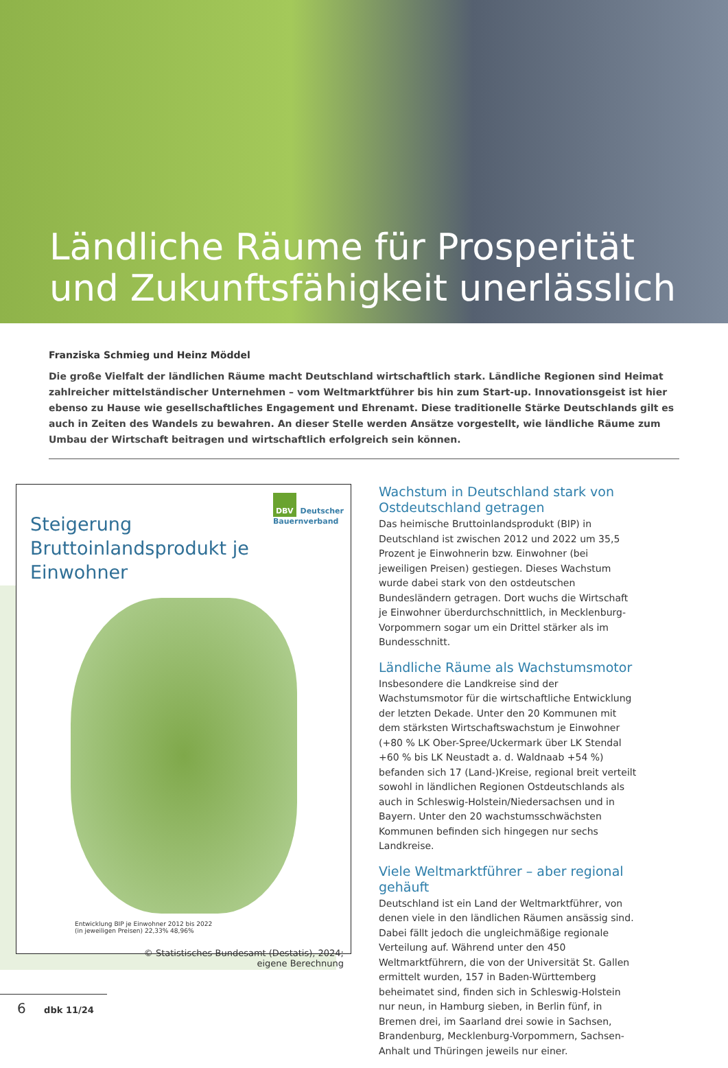Ländliche Räume für Prosperität
und Zukunftsfähigkeit unerlässlich
Franziska Schmieg und Heinz Möddel
Die große Vielfalt der ländlichen Räume macht Deutschland wirtschaftlich stark. Ländliche Regionen sind Heimat zahlreicher mittelständischer Unternehmen – vom Weltmarktführer bis hin zum Start-up. Innovationsgeist ist hier ebenso zu Hause wie gesellschaftliches Engagement und Ehrenamt. Diese traditionelle Stärke Deutschlands gilt es auch in Zeiten des Wandels zu bewahren. An dieser Stelle werden Ansätze vorgestellt, wie ländliche Räume zum Umbau der Wirtschaft beitragen und wirtschaftlich erfolgreich sein können.
DBV Deutscher
Bauernverband
Steigerung
Bruttoinlandsprodukt je Einwohner
Entwicklung BIP je Einwohner 2012 bis 2022
(in jeweiligen Preisen) 22,33% 48,96%
© Statistisches Bundesamt (Destatis), 2024;
eigene Berechnung
Wachstum in Deutschland stark von Ostdeutschland getragen
Das heimische Bruttoinlandsprodukt (BIP) in Deutschland ist zwischen 2012 und 2022 um 35,5 Prozent je Einwohnerin bzw. Einwohner (bei jeweiligen Preisen) gestiegen. Dieses Wachstum wurde dabei stark von den ostdeutschen Bundesländern getragen. Dort wuchs die Wirtschaft je Einwohner überdurchschnittlich, in Mecklenburg-Vorpommern sogar um ein Drittel stärker als im Bundesschnitt.
Ländliche Räume als Wachstumsmotor
Insbesondere die Landkreise sind der Wachstumsmotor für die wirtschaftliche Entwicklung der letzten Dekade. Unter den 20 Kommunen mit dem stärksten Wirtschaftswachstum je Einwohner (+80 % LK Ober-Spree/Uckermark über LK Stendal +60 % bis LK Neustadt a. d. Waldnaab +54 %) befanden sich 17 (Land-)Kreise, regional breit verteilt sowohl in ländlichen Regionen Ostdeutschlands als auch in Schleswig-Holstein/Niedersachsen und in Bayern. Unter den 20 wachstumsschwächsten Kommunen befinden sich hingegen nur sechs Landkreise.
Viele Weltmarktführer – aber regional gehäuft
Deutschland ist ein Land der Weltmarktführer, von denen viele in den ländlichen Räumen ansässig sind. Dabei fällt jedoch die ungleichmäßige regionale Verteilung auf. Während unter den 450 Weltmarktführern, die von der Universität St. Gallen ermittelt wurden, 157 in Baden-Württemberg beheimatet sind, finden sich in Schleswig-Holstein nur neun, in Hamburg sieben, in Berlin fünf, in Bremen drei, im Saarland drei sowie in Sachsen, Brandenburg, Mecklenburg-Vorpommern, Sachsen-Anhalt und Thüringen jeweils nur einer.
6 dbk 11/24